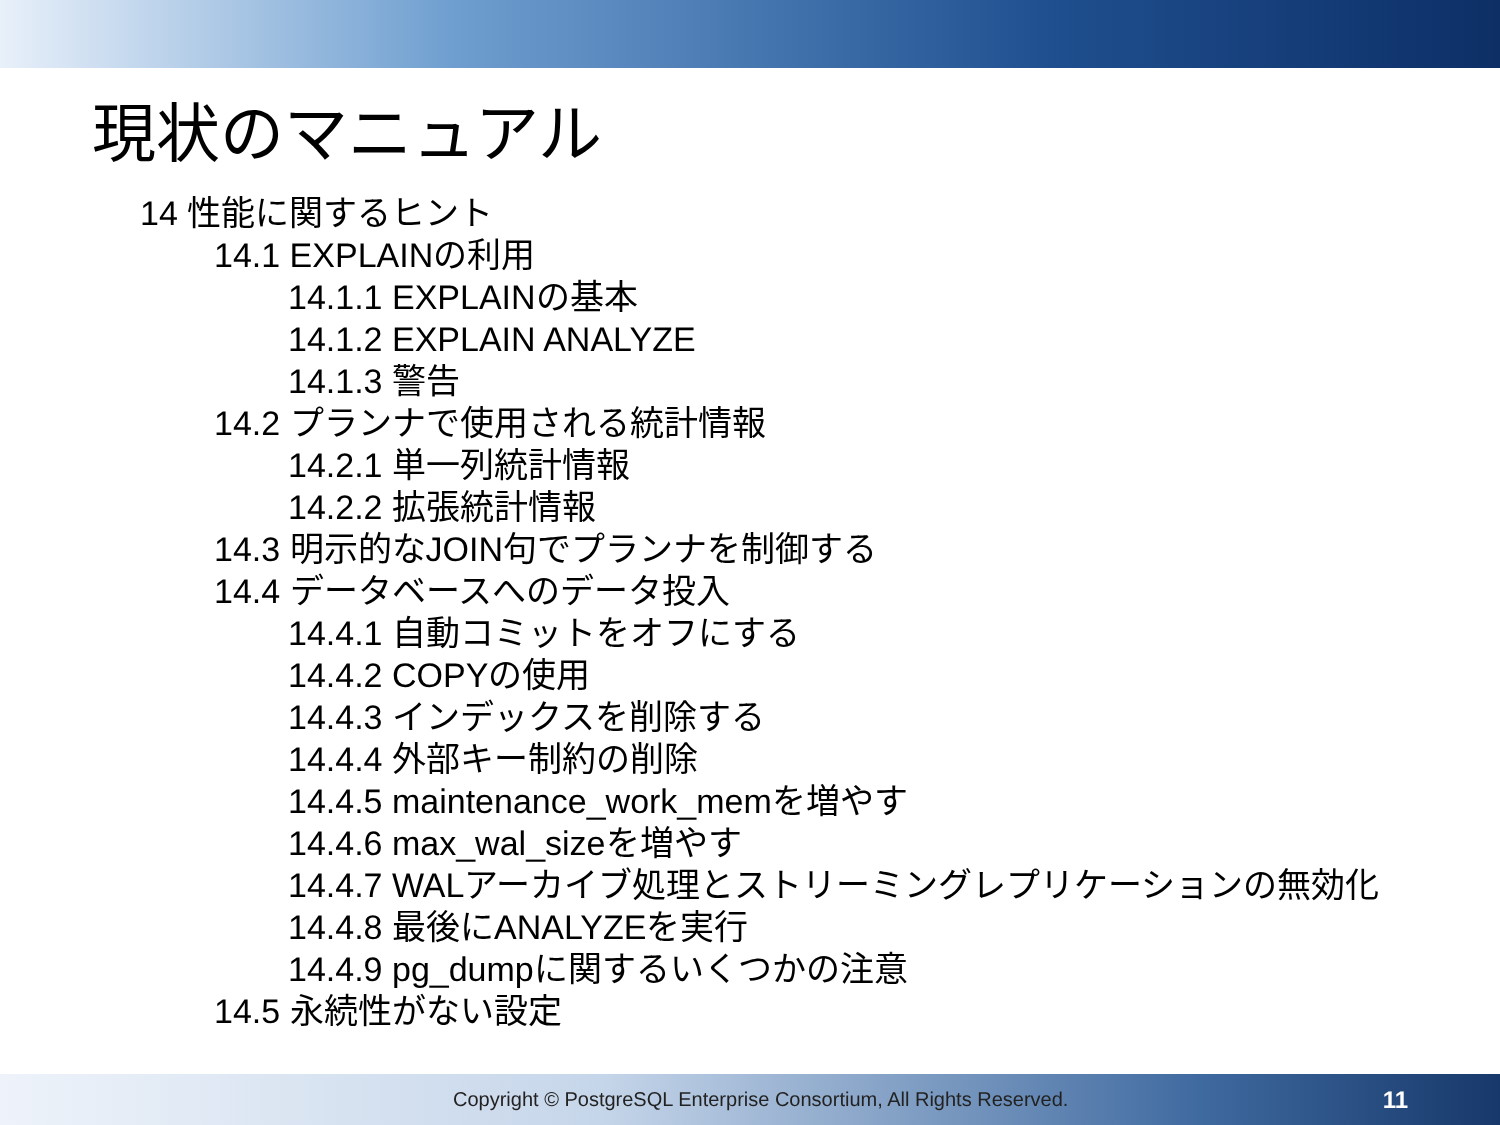現状のマニュアル
14 性能に関するヒント
14.1 EXPLAINの利用
14.1.1 EXPLAINの基本
14.1.2 EXPLAIN ANALYZE
14.1.3 警告
14.2 プランナで使用される統計情報
14.2.1 単一列統計情報
14.2.2 拡張統計情報
14.3 明示的なJOIN句でプランナを制御する
14.4 データベースへのデータ投入
14.4.1 自動コミットをオフにする
14.4.2 COPYの使用
14.4.3 インデックスを削除する
14.4.4 外部キー制約の削除
14.4.5 maintenance_work_memを増やす
14.4.6 max_wal_sizeを増やす
14.4.7 WALアーカイブ処理とストリーミングレプリケーションの無効化
14.4.8 最後にANALYZEを実行
14.4.9 pg_dumpに関するいくつかの注意
14.5 永続性がない設定
Copyright © PostgreSQL Enterprise Consortium, All Rights Reserved. 11